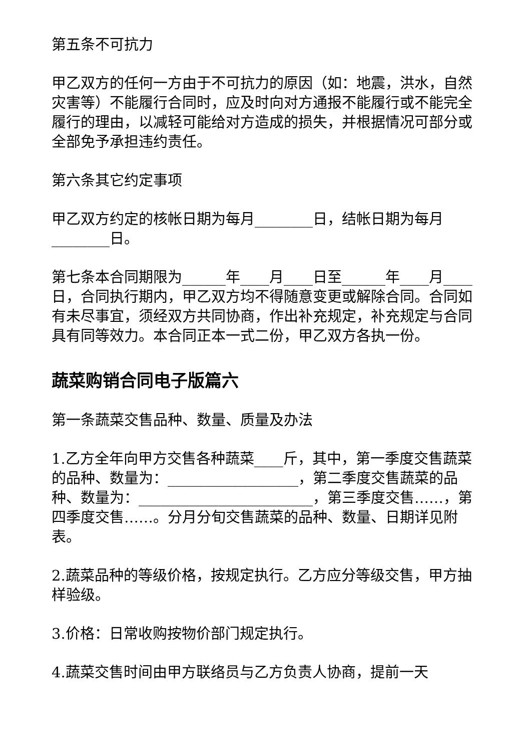第五条不可抗力
甲乙双方的任何一方由于不可抗力的原因（如：地震，洪水，自然灾害等）不能履行合同时，应及时向对方通报不能履行或不能完全履行的理由，以减轻可能给对方造成的损失，并根据情况可部分或全部免予承担违约责任。
第六条其它约定事项
甲乙双方约定的核帐日期为每月________日，结帐日期为每月________日。
第七条本合同期限为______年____月____日至______年____月____日，合同执行期内，甲乙双方均不得随意变更或解除合同。合同如有未尽事宜，须经双方共同协商，作出补充规定，补充规定与合同具有同等效力。本合同正本一式二份，甲乙双方各执一份。
蔬菜购销合同电子版篇六
第一条蔬菜交售品种、数量、质量及办法
1.乙方全年向甲方交售各种蔬菜____斤，其中，第一季度交售蔬菜的品种、数量为：__________________，第二季度交售蔬菜的品种、数量为：________________________，第三季度交售……，第四季度交售……。分月分旬交售蔬菜的品种、数量、日期详见附表。
2.蔬菜品种的等级价格，按规定执行。乙方应分等级交售，甲方抽样验级。
3.价格：日常收购按物价部门规定执行。
4.蔬菜交售时间由甲方联络员与乙方负责人协商，提前一天